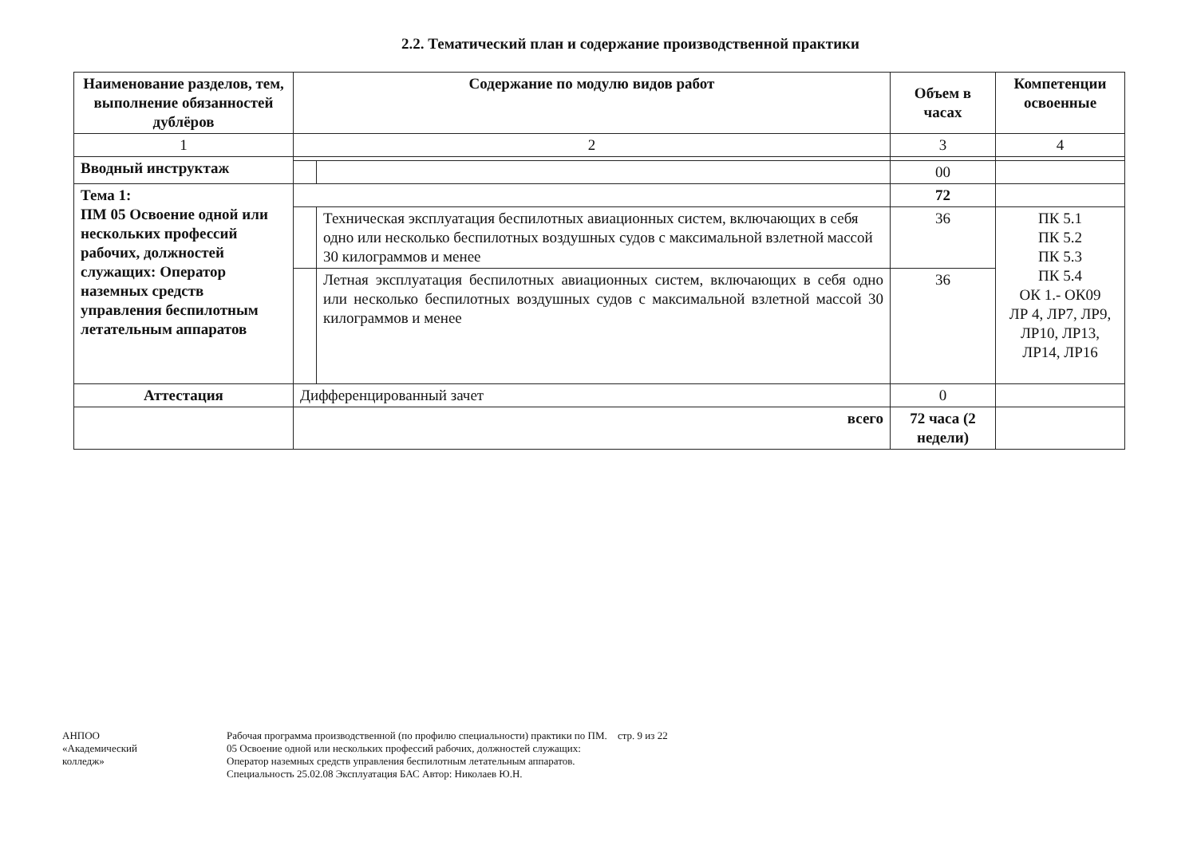2.2. Тематический план и содержание производственной практики
| Наименование разделов, тем, выполнение обязанностей дублёров | Содержание по модулю видов работ | | Объем в часах | Компетенции освоенные |
| --- | --- | --- | --- | --- |
| 1 | 2 | | 3 | 4 |
| Вводный инструктаж | | | | |
| | | | 00 | |
| Тема 1: ПМ 05 Освоение одной или нескольких профессий рабочих, должностей служащих: Оператор наземных средств управления беспилотным летательным аппаратов | | | 72 | |
| | | Техническая эксплуатация беспилотных авиационных систем, включающих в себя одно или несколько беспилотных воздушных судов с максимальной взлетной массой 30 килограммов и менее | 36 | ПК 5.1 ПК 5.2 ПК 5.3 ПК 5.4 ОК 1.- ОК09 ЛР 4, ЛР7, ЛР9, ЛР10, ЛР13, ЛР14, ЛР16 |
| | | Летная эксплуатация беспилотных авиационных систем, включающих в себя одно или несколько беспилотных воздушных судов с максимальной взлетной массой 30 килограммов и менее | 36 | |
| Аттестация | Дифференцированный зачет | | 0 | |
| | всего | | 72 часа (2 недели) | |
АНПОО
«Академический
колледж»
Рабочая программа производственной (по профилю специальности) практики по ПМ. 05 Освоение одной или нескольких профессий рабочих, должностей служащих: Оператор наземных средств управления беспилотным летательным аппаратов. Специальность 25.02.08 Эксплуатация БАС Автор: Николаев Ю.Н.
стр. 9 из 22